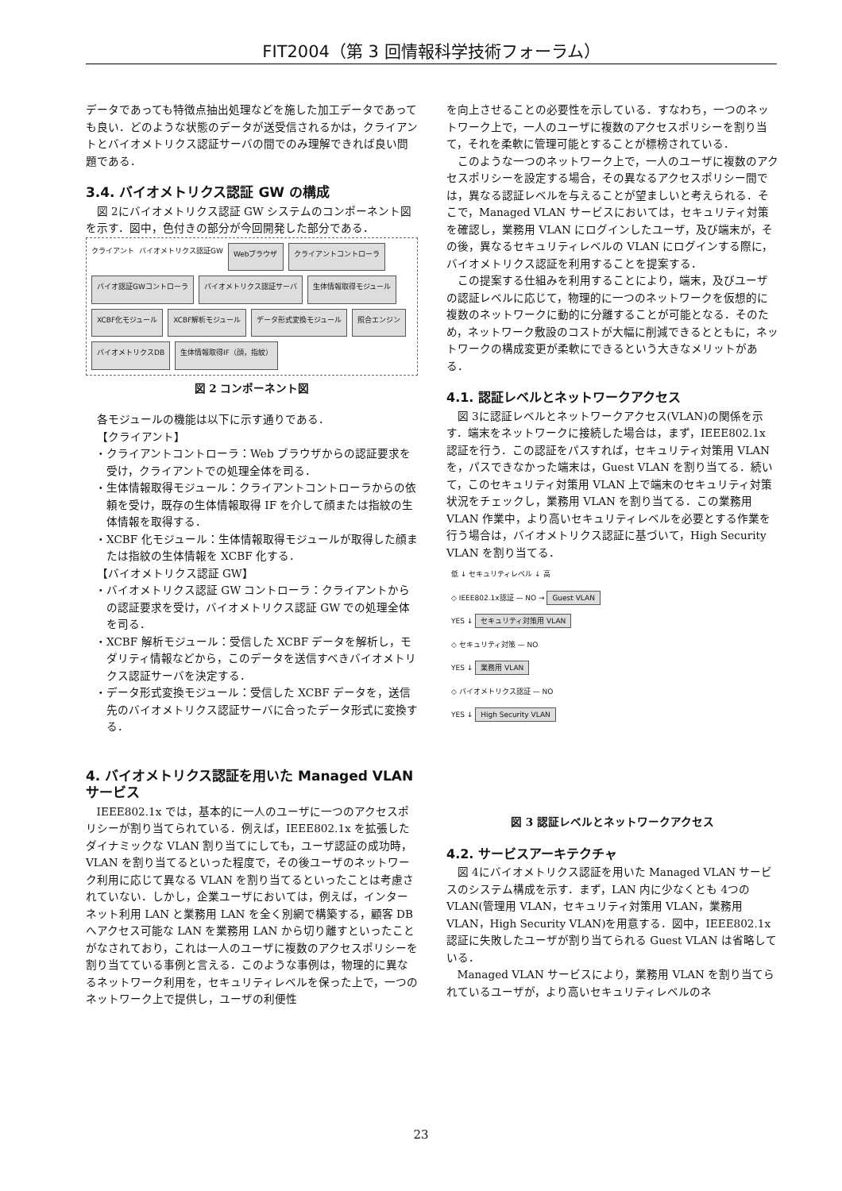FIT2004（第 3 回情報科学技術フォーラム）
データであっても特徴点抽出処理などを施した加工データであっても良い．どのような状態のデータが送受信されるかは，クライアントとバイオメトリクス認証サーバの間でのみ理解できれば良い問題である．
3.4. バイオメトリクス認証 GW の構成
図 2にバイオメトリクス認証 GW システムのコンポーネント図を示す．図中，色付きの部分が今回開発した部分である．
クライアント
バイオメトリクス認証GW
Webブラウザ クライアントコントローラ バイオ認証GWコントローラ バイオメトリクス認証サーバ 生体情報取得モジュール XCBF化モジュール XCBF解析モジュール データ形式変換モジュール 照合エンジン バイオメトリクスDB 生体情報取得IF（顔，指紋）
図 2 コンポーネント図
各モジュールの機能は以下に示す通りである．
【クライアント】
・クライアントコントローラ：Web ブラウザからの認証要求を受け，クライアントでの処理全体を司る．
・生体情報取得モジュール：クライアントコントローラからの依頼を受け，既存の生体情報取得 IF を介して顔または指紋の生体情報を取得する．
・XCBF 化モジュール：生体情報取得モジュールが取得した顔または指紋の生体情報を XCBF 化する．
【バイオメトリクス認証 GW】
・バイオメトリクス認証 GW コントローラ：クライアントからの認証要求を受け，バイオメトリクス認証 GW での処理全体を司る．
・XCBF 解析モジュール：受信した XCBF データを解析し，モダリティ情報などから，このデータを送信すべきバイオメトリクス認証サーバを決定する．
・データ形式変換モジュール：受信した XCBF データを，送信先のバイオメトリクス認証サーバに合ったデータ形式に変換する．
4. バイオメトリクス認証を用いた Managed VLAN サービス
IEEE802.1x では，基本的に一人のユーザに一つのアクセスポリシーが割り当てられている．例えば，IEEE802.1x を拡張したダイナミックな VLAN 割り当てにしても，ユーザ認証の成功時，VLAN を割り当てるといった程度で，その後ユーザのネットワーク利用に応じて異なる VLAN を割り当てるといったことは考慮されていない．しかし，企業ユーザにおいては，例えば，インターネット利用 LAN と業務用 LAN を全く別網で構築する，顧客 DB へアクセス可能な LAN を業務用 LAN から切り離すといったことがなされており，これは一人のユーザに複数のアクセスポリシーを割り当てている事例と言える．このような事例は，物理的に異なるネットワーク利用を，セキュリティレベルを保った上で，一つのネットワーク上で提供し，ユーザの利便性
を向上させることの必要性を示している．すなわち，一つのネットワーク上で，一人のユーザに複数のアクセスポリシーを割り当て，それを柔軟に管理可能とすることが標榜されている．
このような一つのネットワーク上で，一人のユーザに複数のアクセスポリシーを設定する場合，その異なるアクセスポリシー間では，異なる認証レベルを与えることが望ましいと考えられる．そこで，Managed VLAN サービスにおいては，セキュリティ対策を確認し，業務用 VLAN にログインしたユーザ，及び端末が，その後，異なるセキュリティレベルの VLAN にログインする際に，バイオメトリクス認証を利用することを提案する．
この提案する仕組みを利用することにより，端末，及びユーザの認証レベルに応じて，物理的に一つのネットワークを仮想的に複数のネットワークに動的に分離することが可能となる．そのため，ネットワーク敷設のコストが大幅に削減できるとともに，ネットワークの構成変更が柔軟にできるという大きなメリットがある．
4.1. 認証レベルとネットワークアクセス
図 3に認証レベルとネットワークアクセス(VLAN)の関係を示す．端末をネットワークに接続した場合は，まず，IEEE802.1x 認証を行う．この認証をパスすれば，セキュリティ対策用 VLAN を，パスできなかった端末は，Guest VLAN を割り当てる．続いて，このセキュリティ対策用 VLAN 上で端末のセキュリティ対策状況をチェックし，業務用 VLAN を割り当てる．この業務用 VLAN 作業中，より高いセキュリティレベルを必要とする作業を行う場合は，バイオメトリクス認証に基づいて，High Security VLAN を割り当てる．
低 ↓ セキュリティレベル ↓ 高
◇ IEEE802.1x認証 — NO → Guest VLAN
YES ↓ セキュリティ対策用 VLAN
◇ セキュリティ対策 — NO
YES ↓ 業務用 VLAN
◇ バイオメトリクス認証 — NO
YES ↓ High Security VLAN
図 3 認証レベルとネットワークアクセス
4.2. サービスアーキテクチャ
図 4にバイオメトリクス認証を用いた Managed VLAN サービスのシステム構成を示す．まず，LAN 内に少なくとも 4つの VLAN(管理用 VLAN，セキュリティ対策用 VLAN，業務用 VLAN，High Security VLAN)を用意する．図中，IEEE802.1x 認証に失敗したユーザが割り当てられる Guest VLAN は省略している．
Managed VLAN サービスにより，業務用 VLAN を割り当てられているユーザが，より高いセキュリティレベルのネ
23